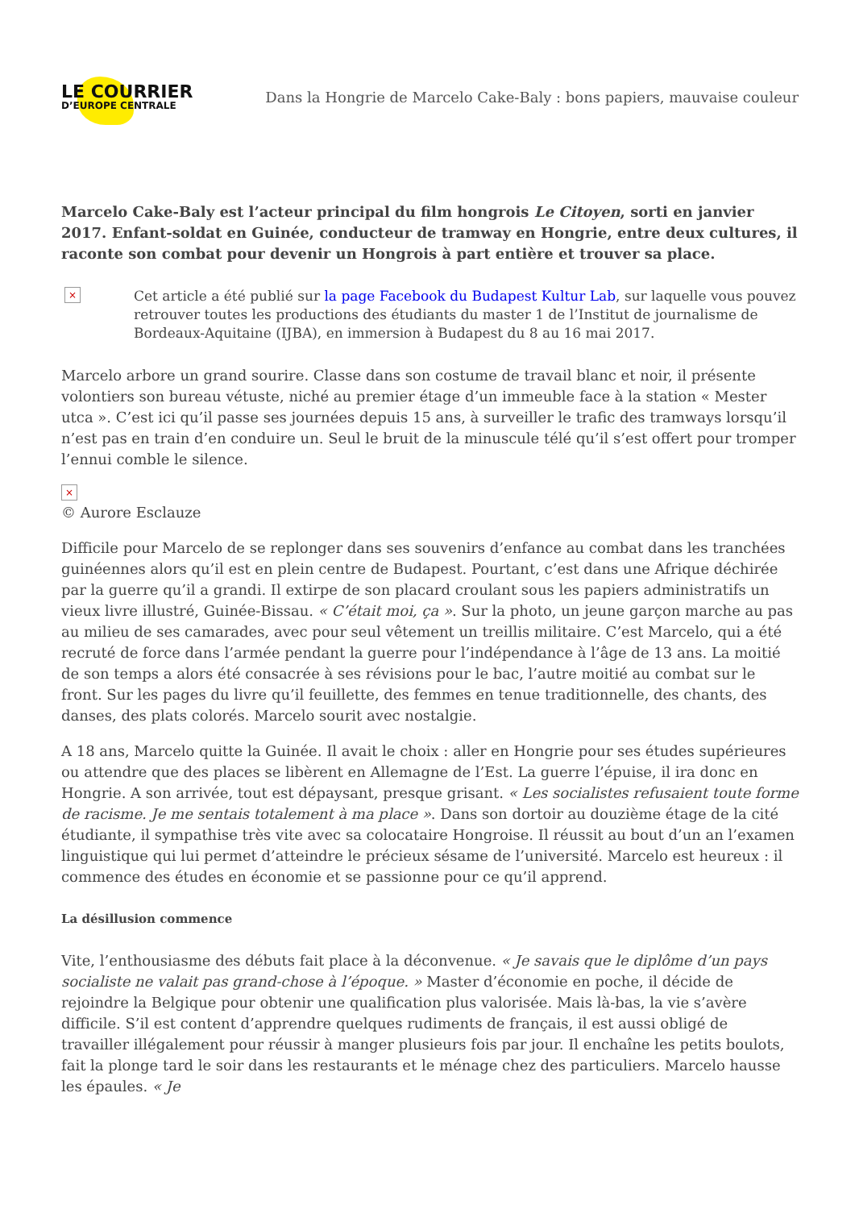LE COURRIER
D’EUROPE CENTRALE
Dans la Hongrie de Marcelo Cake-Baly : bons papiers, mauvaise couleur
Marcelo Cake-Baly est l’acteur principal du film hongrois Le Citoyen, sorti en janvier 2017. Enfant-soldat en Guinée, conducteur de tramway en Hongrie, entre deux cultures, il raconte son combat pour devenir un Hongrois à part entière et trouver sa place.
×
Cet article a été publié sur la page Facebook du Budapest Kultur Lab, sur laquelle vous pouvez retrouver toutes les productions des étudiants du master 1 de l’Institut de journalisme de Bordeaux-Aquitaine (IJBA), en immersion à Budapest du 8 au 16 mai 2017.
Marcelo arbore un grand sourire. Classe dans son costume de travail blanc et noir, il présente volontiers son bureau vétuste, niché au premier étage d’un immeuble face à la station « Mester utca ». C’est ici qu’il passe ses journées depuis 15 ans, à surveiller le trafic des tramways lorsqu’il n’est pas en train d’en conduire un. Seul le bruit de la minuscule télé qu’il s’est offert pour tromper l’ennui comble le silence.
×
© Aurore Esclauze
Difficile pour Marcelo de se replonger dans ses souvenirs d’enfance au combat dans les tranchées guinéennes alors qu’il est en plein centre de Budapest. Pourtant, c’est dans une Afrique déchirée par la guerre qu’il a grandi. Il extirpe de son placard croulant sous les papiers administratifs un vieux livre illustré, Guinée-Bissau. « C’était moi, ça ». Sur la photo, un jeune garçon marche au pas au milieu de ses camarades, avec pour seul vêtement un treillis militaire. C’est Marcelo, qui a été recruté de force dans l’armée pendant la guerre pour l’indépendance à l’âge de 13 ans. La moitié de son temps a alors été consacrée à ses révisions pour le bac, l’autre moitié au combat sur le front. Sur les pages du livre qu’il feuillette, des femmes en tenue traditionnelle, des chants, des danses, des plats colorés. Marcelo sourit avec nostalgie.
A 18 ans, Marcelo quitte la Guinée. Il avait le choix : aller en Hongrie pour ses études supérieures ou attendre que des places se libèrent en Allemagne de l’Est. La guerre l’épuise, il ira donc en Hongrie. A son arrivée, tout est dépaysant, presque grisant. « Les socialistes refusaient toute forme de racisme. Je me sentais totalement à ma place ». Dans son dortoir au douzième étage de la cité étudiante, il sympathise très vite avec sa colocataire Hongroise. Il réussit au bout d’un an l’examen linguistique qui lui permet d’atteindre le précieux sésame de l’université. Marcelo est heureux : il commence des études en économie et se passionne pour ce qu’il apprend.
La désillusion commence
Vite, l’enthousiasme des débuts fait place à la déconvenue. « Je savais que le diplôme d’un pays socialiste ne valait pas grand-chose à l’époque. » Master d’économie en poche, il décide de rejoindre la Belgique pour obtenir une qualification plus valorisée. Mais là-bas, la vie s’avère difficile. S’il est content d’apprendre quelques rudiments de français, il est aussi obligé de travailler illégalement pour réussir à manger plusieurs fois par jour. Il enchaîne les petits boulots, fait la plonge tard le soir dans les restaurants et le ménage chez des particuliers. Marcelo hausse les épaules. « Je